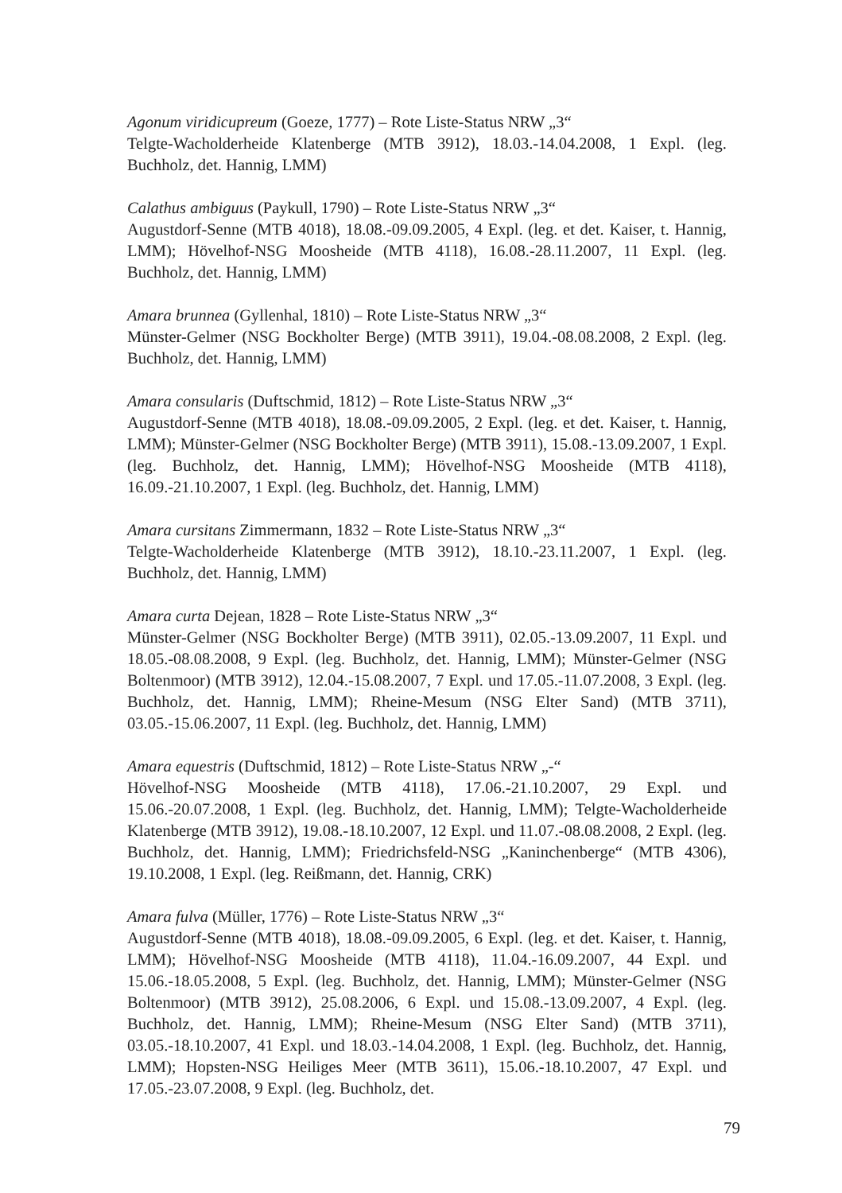Agonum viridicupreum (Goeze, 1777) – Rote Liste-Status NRW „3“
Telgte-Wacholderheide Klatenberge (MTB 3912), 18.03.-14.04.2008, 1 Expl. (leg. Buchholz, det. Hannig, LMM)
Calathus ambiguus (Paykull, 1790) – Rote Liste-Status NRW „3“
Augustdorf-Senne (MTB 4018), 18.08.-09.09.2005, 4 Expl. (leg. et det. Kaiser, t. Hannig, LMM); Hövelhof-NSG Moosheide (MTB 4118), 16.08.-28.11.2007, 11 Expl. (leg. Buchholz, det. Hannig, LMM)
Amara brunnea (Gyllenhal, 1810) – Rote Liste-Status NRW „3“
Münster-Gelmer (NSG Bockholter Berge) (MTB 3911), 19.04.-08.08.2008, 2 Expl. (leg. Buchholz, det. Hannig, LMM)
Amara consularis (Duftschmid, 1812) – Rote Liste-Status NRW „3“
Augustdorf-Senne (MTB 4018), 18.08.-09.09.2005, 2 Expl. (leg. et det. Kaiser, t. Hannig, LMM); Münster-Gelmer (NSG Bockholter Berge) (MTB 3911), 15.08.-13.09.2007, 1 Expl. (leg. Buchholz, det. Hannig, LMM); Hövelhof-NSG Moosheide (MTB 4118), 16.09.-21.10.2007, 1 Expl. (leg. Buchholz, det. Hannig, LMM)
Amara cursitans Zimmermann, 1832 – Rote Liste-Status NRW „3“
Telgte-Wacholderheide Klatenberge (MTB 3912), 18.10.-23.11.2007, 1 Expl. (leg. Buchholz, det. Hannig, LMM)
Amara curta Dejean, 1828 – Rote Liste-Status NRW „3“
Münster-Gelmer (NSG Bockholter Berge) (MTB 3911), 02.05.-13.09.2007, 11 Expl. und 18.05.-08.08.2008, 9 Expl. (leg. Buchholz, det. Hannig, LMM); Münster-Gelmer (NSG Boltenmoor) (MTB 3912), 12.04.-15.08.2007, 7 Expl. und 17.05.-11.07.2008, 3 Expl. (leg. Buchholz, det. Hannig, LMM); Rheine-Mesum (NSG Elter Sand) (MTB 3711), 03.05.-15.06.2007, 11 Expl. (leg. Buchholz, det. Hannig, LMM)
Amara equestris (Duftschmid, 1812) – Rote Liste-Status NRW „-“
Hövelhof-NSG Moosheide (MTB 4118), 17.06.-21.10.2007, 29 Expl. und 15.06.-20.07.2008, 1 Expl. (leg. Buchholz, det. Hannig, LMM); Telgte-Wacholderheide Klatenberge (MTB 3912), 19.08.-18.10.2007, 12 Expl. und 11.07.-08.08.2008, 2 Expl. (leg. Buchholz, det. Hannig, LMM); Friedrichsfeld-NSG „Kaninchenberge“ (MTB 4306), 19.10.2008, 1 Expl. (leg. Reißmann, det. Hannig, CRK)
Amara fulva (Müller, 1776) – Rote Liste-Status NRW „3“
Augustdorf-Senne (MTB 4018), 18.08.-09.09.2005, 6 Expl. (leg. et det. Kaiser, t. Hannig, LMM); Hövelhof-NSG Moosheide (MTB 4118), 11.04.-16.09.2007, 44 Expl. und 15.06.-18.05.2008, 5 Expl. (leg. Buchholz, det. Hannig, LMM); Münster-Gelmer (NSG Boltenmoor) (MTB 3912), 25.08.2006, 6 Expl. und 15.08.-13.09.2007, 4 Expl. (leg. Buchholz, det. Hannig, LMM); Rheine-Mesum (NSG Elter Sand) (MTB 3711), 03.05.-18.10.2007, 41 Expl. und 18.03.-14.04.2008, 1 Expl. (leg. Buchholz, det. Hannig, LMM); Hopsten-NSG Heiliges Meer (MTB 3611), 15.06.-18.10.2007, 47 Expl. und 17.05.-23.07.2008, 9 Expl. (leg. Buchholz, det.
79